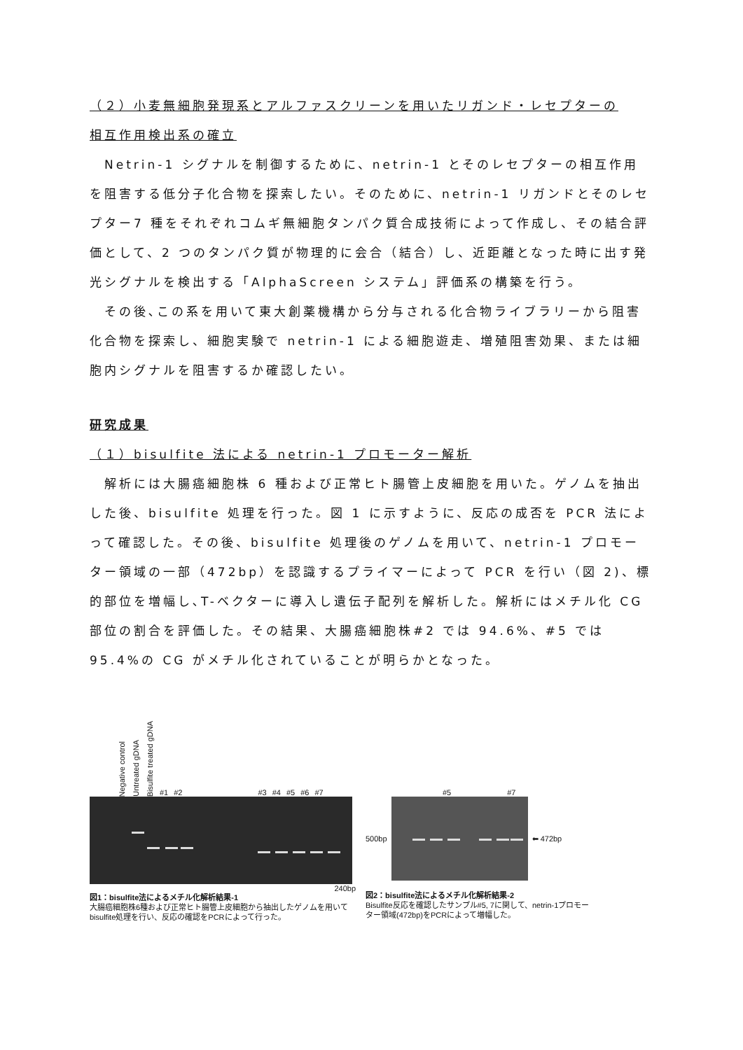（２）小麦無細胞発現系とアルファスクリーンを用いたリガンド・レセプターの
相互作用検出系の確立
　Netrin-1 シグナルを制御するために、netrin-1 とそのレセプターの相互作用を阻害する低分子化合物を探索したい。そのために、netrin-1 リガンドとそのレセプター7 種をそれぞれコムギ無細胞タンパク質合成技術によって作成し、その結合評価として、2 つのタンパク質が物理的に会合（結合）し、近距離となった時に出す発光シグナルを検出する「AlphaScreen システム」評価系の構築を行う。
　その後､この系を用いて東大創薬機構から分与される化合物ライブラリーから阻害化合物を探索し、細胞実験で netrin-1 による細胞遊走、増殖阻害効果、または細胞内シグナルを阻害するか確認したい。
研究成果
（１）bisulfite 法による netrin-1 プロモーター解析
　解析には大腸癌細胞株 6 種および正常ヒト腸管上皮細胞を用いた。ゲノムを抽出した後、bisulfite 処理を行った。図 1 に示すように、反応の成否を PCR 法によって確認した。その後、bisulfite 処理後のゲノムを用いて、netrin-1 プロモーター領域の一部（472bp）を認識するプライマーによって PCR を行い（図 2)、標的部位を増幅し､T-ベクターに導入し遺伝子配列を解析した。解析にはメチル化 CG 部位の割合を評価した。その結果、大腸癌細胞株#2 では 94.6%、#5 では 95.4%の CG がメチル化されていることが明らかとなった。
Negative control Untreated gDNA Bisulfite treated gDNA #1 #2 #3 #4 #5 #6 #7
240bp
図1：bisulfite法によるメチル化解析結果-1
大腸癌細胞株6種および正常ヒト腸管上皮細胞から抽出したゲノムを用いてbisulfite処理を行い、反応の確認をPCRによって行った。
#5 #7
500bp ⬅ 472bp
図2：bisulfite法によるメチル化解析結果-2
Bisulfite反応を確認したサンプル#5, 7に関して、netrin-1プロモーター領域(472bp)をPCRによって増幅した。